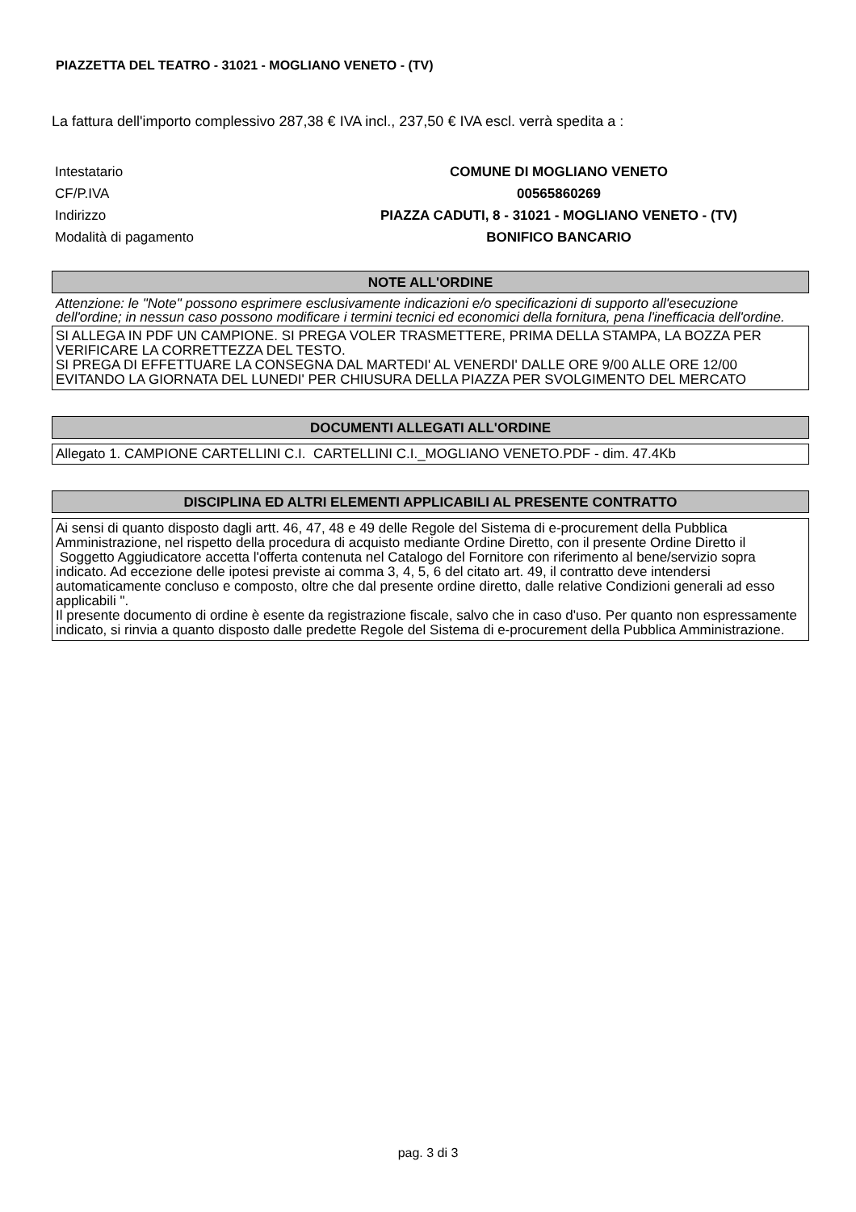PIAZZETTA DEL TEATRO - 31021 - MOGLIANO VENETO - (TV)
La fattura dell'importo complessivo 287,38 € IVA incl., 237,50 € IVA escl. verrà spedita a :
| Intestatario | COMUNE DI MOGLIANO VENETO |
| CF/P.IVA | 00565860269 |
| Indirizzo | PIAZZA CADUTI, 8 - 31021 - MOGLIANO VENETO - (TV) |
| Modalità di pagamento | BONIFICO BANCARIO |
NOTE ALL'ORDINE
Attenzione: le "Note" possono esprimere esclusivamente indicazioni e/o specificazioni di supporto all'esecuzione dell'ordine; in nessun caso possono modificare i termini tecnici ed economici della fornitura, pena l'inefficacia dell'ordine.
SI ALLEGA IN PDF UN CAMPIONE. SI PREGA VOLER TRASMETTERE, PRIMA DELLA STAMPA, LA BOZZA PER VERIFICARE LA CORRETTEZZA DEL TESTO.
SI PREGA DI EFFETTUARE LA CONSEGNA DAL MARTEDI' AL VENERDI' DALLE ORE 9/00 ALLE ORE 12/00 EVITANDO LA GIORNATA DEL LUNEDI' PER CHIUSURA DELLA PIAZZA PER SVOLGIMENTO DEL MERCATO
DOCUMENTI ALLEGATI ALL'ORDINE
Allegato 1. CAMPIONE CARTELLINI C.I. CARTELLINI C.I._MOGLIANO VENETO.PDF - dim. 47.4Kb
DISCIPLINA ED ALTRI ELEMENTI APPLICABILI AL PRESENTE CONTRATTO
Ai sensi di quanto disposto dagli artt. 46, 47, 48 e 49 delle Regole del Sistema di e-procurement della Pubblica Amministrazione, nel rispetto della procedura di acquisto mediante Ordine Diretto, con il presente Ordine Diretto il Soggetto Aggiudicatore accetta l'offerta contenuta nel Catalogo del Fornitore con riferimento al bene/servizio sopra indicato. Ad eccezione delle ipotesi previste ai comma 3, 4, 5, 6 del citato art. 49, il contratto deve intendersi automaticamente concluso e composto, oltre che dal presente ordine diretto, dalle relative Condizioni generali ad esso applicabili ".
Il presente documento di ordine è esente da registrazione fiscale, salvo che in caso d'uso. Per quanto non espressamente indicato, si rinvia a quanto disposto dalle predette Regole del Sistema di e-procurement della Pubblica Amministrazione.
pag. 3 di 3